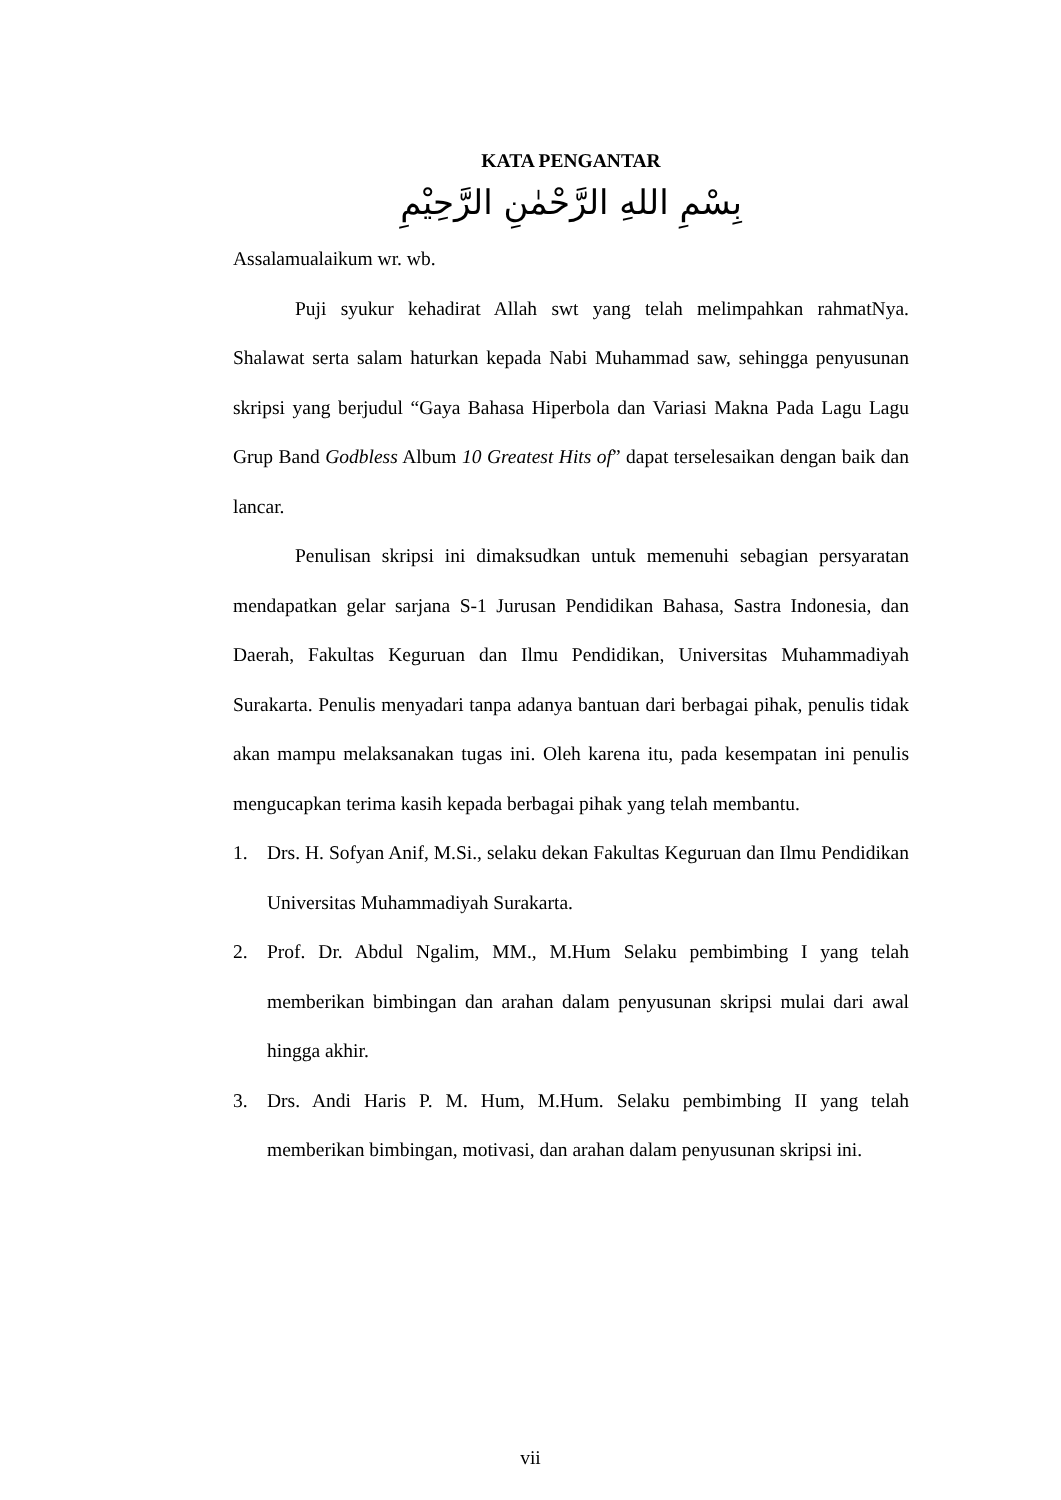KATA PENGANTAR
بِسْمِ اللهِ الرَّحْمٰنِ الرَّحِيْمِ
Assalamualaikum wr. wb.
Puji syukur kehadirat Allah swt yang telah melimpahkan rahmatNya. Shalawat serta salam haturkan kepada Nabi Muhammad saw, sehingga penyusunan skripsi yang berjudul “Gaya Bahasa Hiperbola dan Variasi Makna Pada Lagu Lagu Grup Band Godbless Album 10 Greatest Hits of” dapat terselesaikan dengan baik dan lancar.
Penulisan skripsi ini dimaksudkan untuk memenuhi sebagian persyaratan mendapatkan gelar sarjana S-1 Jurusan Pendidikan Bahasa, Sastra Indonesia, dan Daerah, Fakultas Keguruan dan Ilmu Pendidikan, Universitas Muhammadiyah Surakarta. Penulis menyadari tanpa adanya bantuan dari berbagai pihak, penulis tidak akan mampu melaksanakan tugas ini. Oleh karena itu, pada kesempatan ini penulis mengucapkan terima kasih kepada berbagai pihak yang telah membantu.
1. Drs. H. Sofyan Anif, M.Si., selaku dekan Fakultas Keguruan dan Ilmu Pendidikan Universitas Muhammadiyah Surakarta.
2. Prof. Dr. Abdul Ngalim, MM., M.Hum Selaku pembimbing I yang telah memberikan bimbingan dan arahan dalam penyusunan skripsi mulai dari awal hingga akhir.
3. Drs. Andi Haris P. M. Hum, M.Hum. Selaku pembimbing II yang telah memberikan bimbingan, motivasi, dan arahan dalam penyusunan skripsi ini.
vii